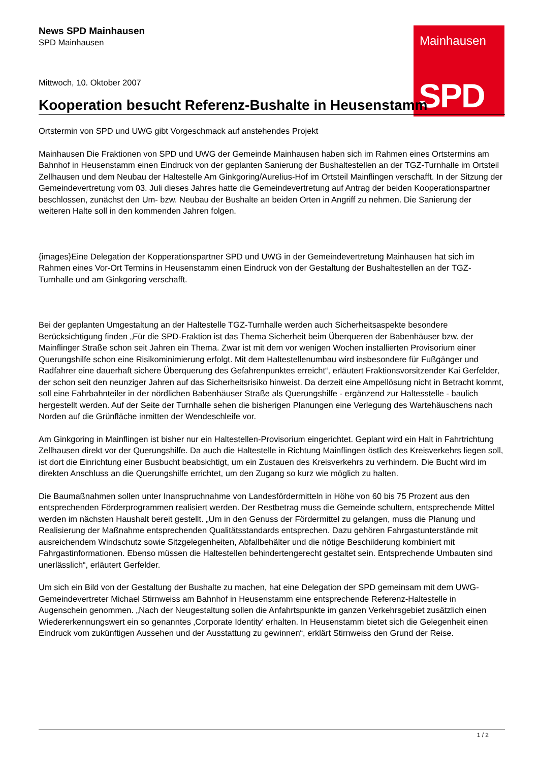Mainhausen
SPD
News SPD Mainhausen
SPD Mainhausen
Mittwoch, 10. Oktober 2007
Kooperation besucht Referenz-Bushalte in Heusenstamm
Ortstermin von SPD und UWG gibt Vorgeschmack auf anstehendes Projekt
Mainhausen Die Fraktionen von SPD und UWG der Gemeinde Mainhausen haben sich im Rahmen eines Ortstermins am Bahnhof in Heusenstamm einen Eindruck von der geplanten Sanierung der Bushaltestellen an der TGZ-Turnhalle im Ortsteil Zellhausen und dem Neubau der Haltestelle Am Ginkgoring/Aurelius-Hof im Ortsteil Mainflingen verschafft. In der Sitzung der Gemeindevertretung vom 03. Juli dieses Jahres hatte die Gemeindevertretung auf Antrag der beiden Kooperationspartner beschlossen, zunächst den Um- bzw. Neubau der Bushalte an beiden Orten in Angriff zu nehmen. Die Sanierung der weiteren Halte soll in den kommenden Jahren folgen.
{images}Eine Delegation der Kopperationspartner SPD und UWG in der Gemeindevertretung Mainhausen hat sich im Rahmen eines Vor-Ort Termins in Heusenstamm einen Eindruck von der Gestaltung der Bushaltestellen an der TGZ-Turnhalle und am Ginkgoring verschafft.
Bei der geplanten Umgestaltung an der Haltestelle TGZ-Turnhalle werden auch Sicherheitsaspekte besondere Berücksichtigung finden „Für die SPD-Fraktion ist das Thema Sicherheit beim Überqueren der Babenhäuser bzw. der Mainflinger Straße schon seit Jahren ein Thema. Zwar ist mit dem vor wenigen Wochen installierten Provisorium einer Querungshilfe schon eine Risikominimierung erfolgt. Mit dem Haltestellenumbau wird insbesondere für Fußgänger und Radfahrer eine dauerhaft sichere Überquerung des Gefahrenpunktes erreicht“, erläutert Fraktionsvorsitzender Kai Gerfelder, der schon seit den neunziger Jahren auf das Sicherheitsrisiko hinweist. Da derzeit eine Ampellösung nicht in Betracht kommt, soll eine Fahrbahnteiler in der nördlichen Babenhäuser Straße als Querungshilfe - ergänzend zur Haltesstelle - baulich hergestellt werden. Auf der Seite der Turnhalle sehen die bisherigen Planungen eine Verlegung des Wartehäuschens nach Norden auf die Grünfläche inmitten der Wendeschleife vor.
Am Ginkgoring in Mainflingen ist bisher nur ein Haltestellen-Provisorium eingerichtet. Geplant wird ein Halt in Fahrtrichtung Zellhausen direkt vor der Querungshilfe. Da auch die Haltestelle in Richtung Mainflingen östlich des Kreisverkehrs liegen soll, ist dort die Einrichtung einer Busbucht beabsichtigt, um ein Zustauen des Kreisverkehrs zu verhindern. Die Bucht wird im direkten Anschluss an die Querungshilfe errichtet, um den Zugang so kurz wie möglich zu halten.
Die Baumaßnahmen sollen unter Inanspruchnahme von Landesfördermitteln in Höhe von 60 bis 75 Prozent aus den entsprechenden Förderprogrammen realisiert werden. Der Restbetrag muss die Gemeinde schultern, entsprechende Mittel werden im nächsten Haushalt bereit gestellt. „Um in den Genuss der Fördermittel zu gelangen, muss die Planung und Realisierung der Maßnahme entsprechenden Qualitätsstandards entsprechen. Dazu gehören Fahrgastunterstände mit ausreichendem Windschutz sowie Sitzgelegenheiten, Abfallbehälter und die nötige Beschilderung kombiniert mit Fahrgastinformationen. Ebenso müssen die Haltestellen behindertengerecht gestaltet sein. Entsprechende Umbauten sind unerlässlich“, erläutert Gerfelder.
Um sich ein Bild von der Gestaltung der Bushalte zu machen, hat eine Delegation der SPD gemeinsam mit dem UWG-Gemeindevertreter Michael Stirnweiss am Bahnhof in Heusenstamm eine entsprechende Referenz-Haltestelle in Augenschein genommen. „Nach der Neugestaltung sollen die Anfahrtspunkte im ganzen Verkehrsgebiet zusätzlich einen Wiedererkennungswert ein so genanntes ‚Corporate Identity’ erhalten. In Heusenstamm bietet sich die Gelegenheit einen Eindruck vom zukünftigen Aussehen und der Ausstattung zu gewinnen“, erklärt Stirnweiss den Grund der Reise.
1 / 2